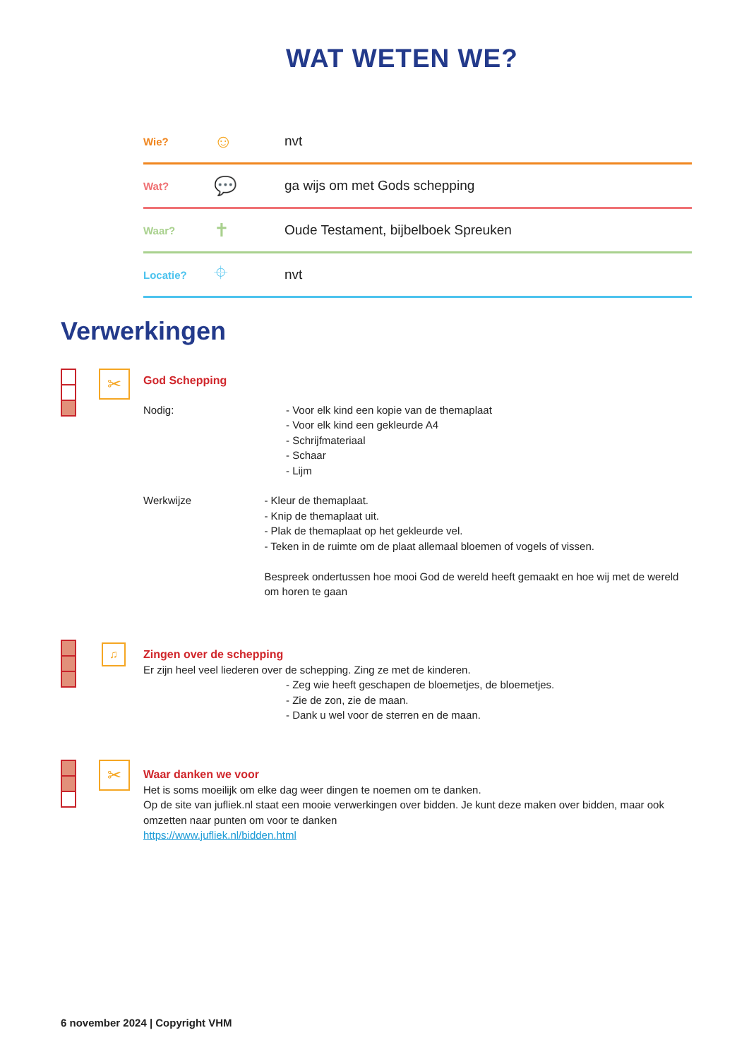WAT WETEN WE?
| Wie? | ☺ | nvt |
| Wat? | 💬 | ga wijs om met Gods schepping |
| Waar? | ✝ | Oude Testament, bijbelboek Spreuken |
| Locatie? | ⌖ | nvt |
Verwerkingen
✂
God Schepping
Nodig: - Voor elk kind een kopie van de themaplaat
- Voor elk kind een gekleurde A4
- Schrijfmateriaal
- Schaar
- Lijm
Werkwijze - Kleur de themaplaat.
- Knip de themaplaat uit.
- Plak de themaplaat op het gekleurde vel.
- Teken in de ruimte om de plaat allemaal bloemen of vogels of vissen.
Bespreek ondertussen hoe mooi God de wereld heeft gemaakt en hoe wij met de wereld om horen te gaan
♫
Zingen over de schepping
Er zijn heel veel liederen over de schepping. Zing ze met de kinderen.
- Zeg wie heeft geschapen de bloemetjes, de bloemetjes.
- Zie de zon, zie de maan.
- Dank u wel voor de sterren en de maan.
✂
Waar danken we voor
Het is soms moeilijk om elke dag weer dingen te noemen om te danken.
Op de site van jufliek.nl staat een mooie verwerkingen over bidden. Je kunt deze maken over bidden, maar ook omzetten naar punten om voor te danken
https://www.jufliek.nl/bidden.html
6 november 2024 | Copyright VHM